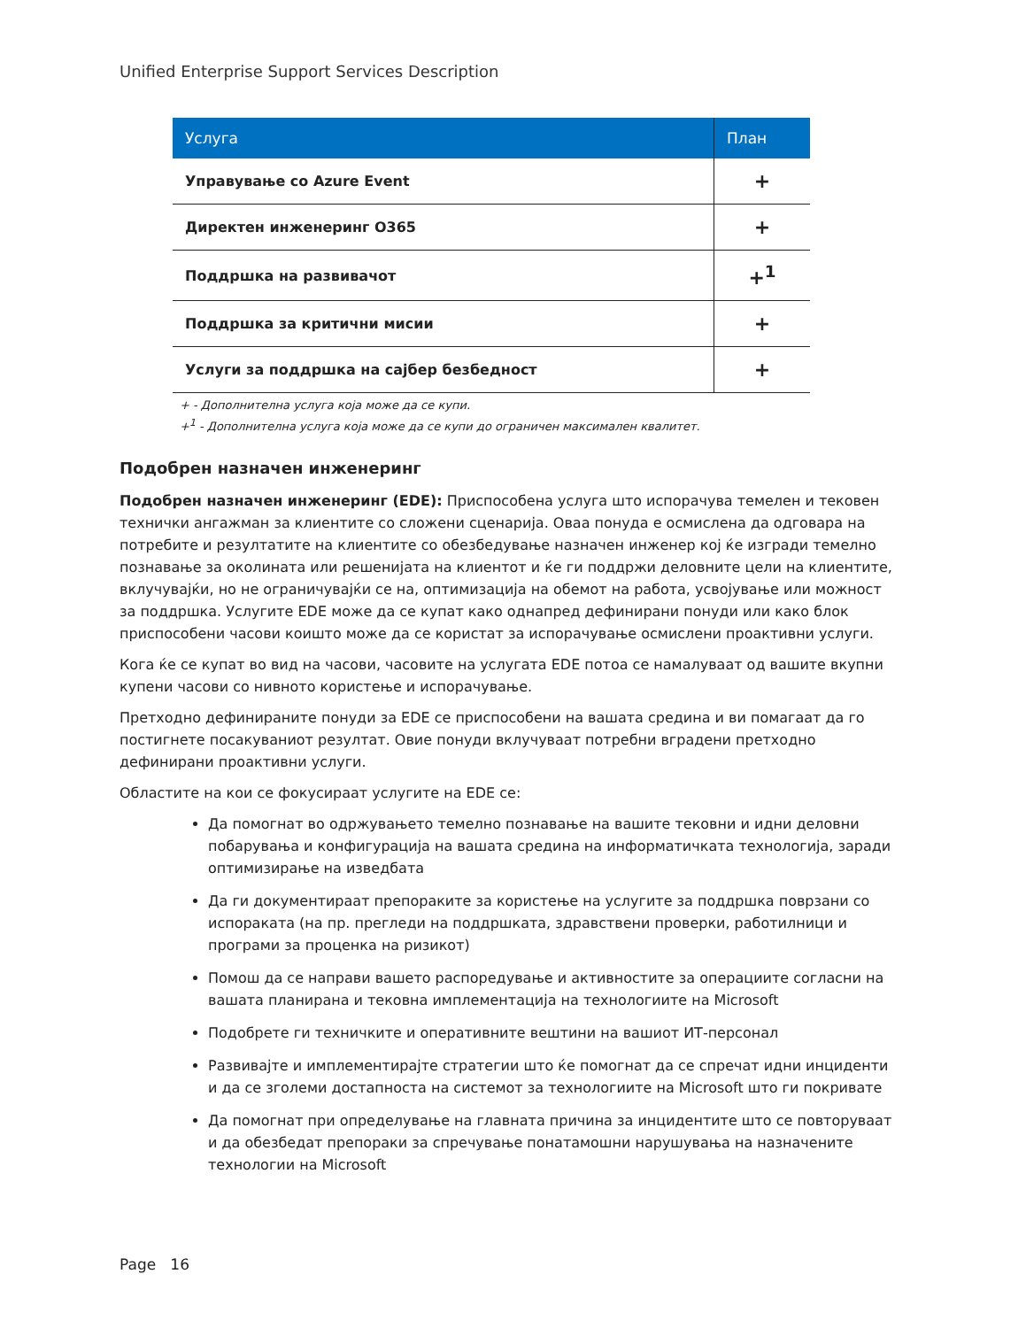Unified Enterprise Support Services Description
| Услуга | План |
| --- | --- |
| Управување со Azure Event | + |
| Директен инженеринг O365 | + |
| Поддршка на развивачот | +<sup>1</sup> |
| Поддршка за критични мисии | + |
| Услуги за поддршка на сајбер безбедност | + |
+ - Дополнителна услуга која може да се купи.
+<sup>1</sup> - Дополнителна услуга која може да се купи до ограничен максимален квалитет.
Подобрен назначен инженеринг
Подобрен назначен инженеринг (EDE): Приспособена услуга што испорачува темелен и тековен технички ангажман за клиентите со сложени сценарија. Оваа понуда е осмислена да одговара на потребите и резултатите на клиентите со обезбедување назначен инженер кој ќе изгради темелно познавање за околината или решенијата на клиентот и ќе ги поддржи деловните цели на клиентите, вклучувајќи, но не ограничувајќи се на, оптимизација на обемот на работа, усвојување или можност за поддршка. Услугите EDE може да се купат како однапред дефинирани понуди или како блок приспособени часови коишто може да се користат за испорачување осмислени проактивни услуги.
Кога ќе се купат во вид на часови, часовите на услугата EDE потоа се намалуваат од вашите вкупни купени часови со нивното користење и испорачување.
Претходно дефинираните понуди за EDE се приспособени на вашата средина и ви помагаат да го постигнете посакуваниот резултат. Овие понуди вклучуваат потребни вградени претходно дефинирани проактивни услуги.
Областите на кои се фокусираат услугите на EDE се:
Да помогнат во одржувањето темелно познавање на вашите тековни и идни деловни побарувања и конфигурација на вашата средина на информатичката технологија, заради оптимизирање на изведбата
Да ги документираат препораките за користење на услугите за поддршка поврзани со испораката (на пр. прегледи на поддршката, здравствени проверки, работилници и програми за проценка на ризикот)
Помош да се направи вашето распоредување и активностите за операциите согласни на вашата планирана и тековна имплементација на технологиите на Microsoft
Подобрете ги техничките и оперативните вештини на вашиот ИТ-персонал
Развивајте и имплементирајте стратегии што ќе помогнат да се спречат идни инциденти и да се зголеми достапноста на системот за технологиите на Microsoft што ги покривате
Да помогнат при определување на главната причина за инцидентите што се повторуваат и да обезбедат препораки за спречување понатамошни нарушувања на назначените технологии на Microsoft
Page 16